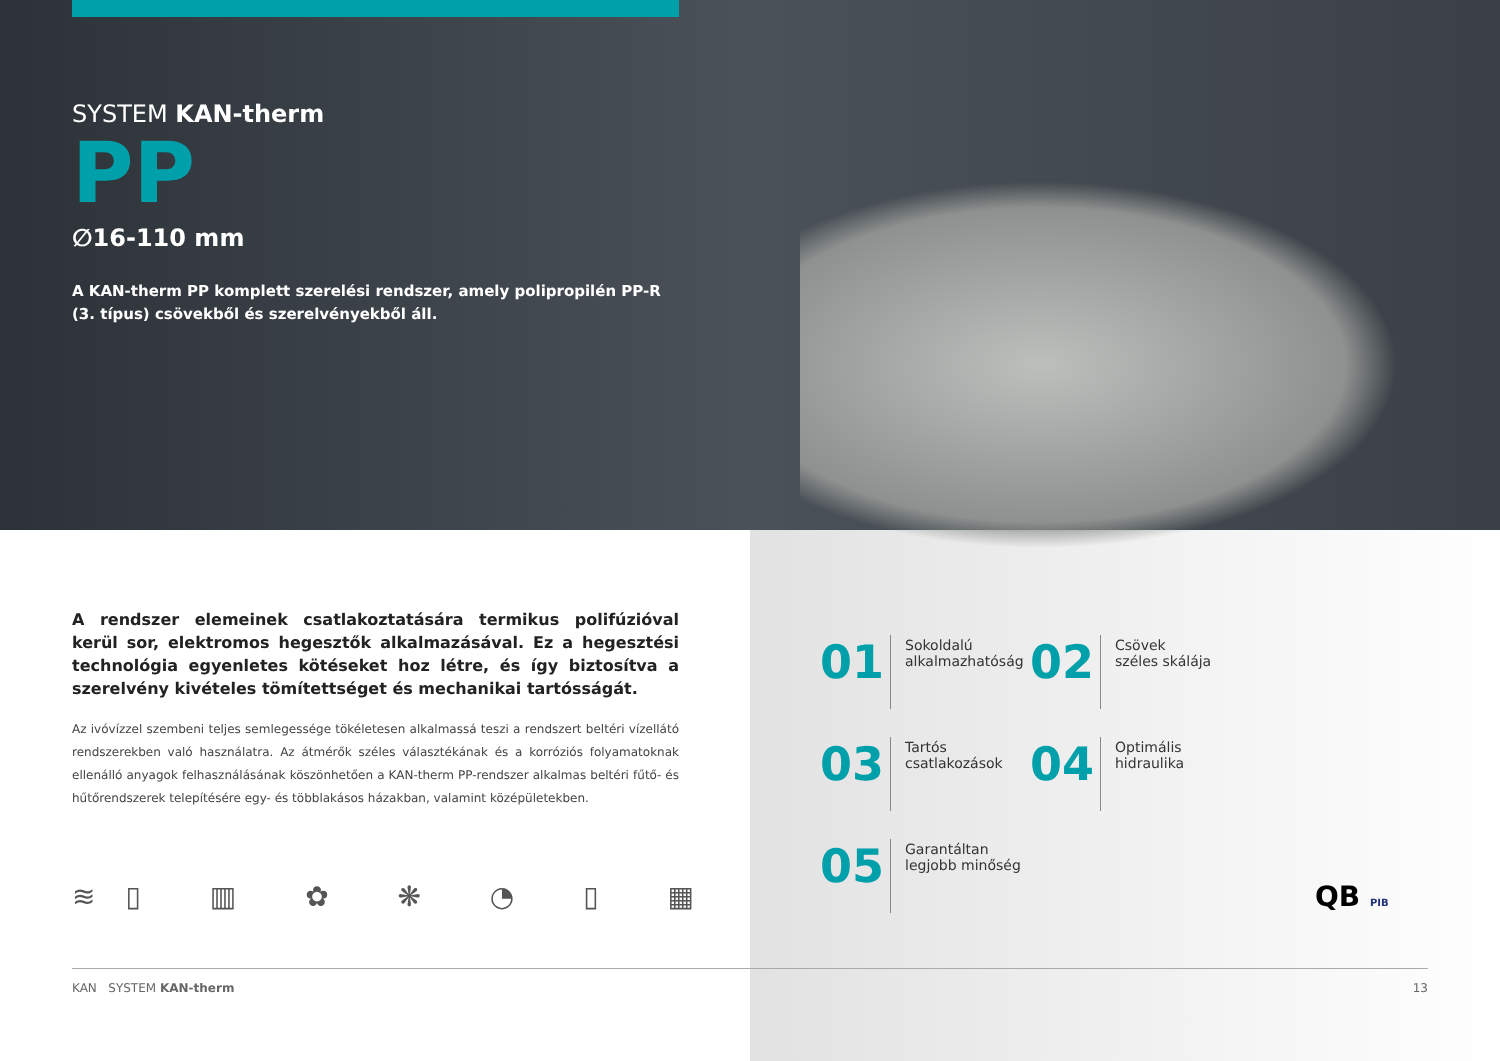SYSTEM KAN-therm
PP
∅16-110 mm
A KAN-therm PP komplett szerelési rendszer, amely polipropilén PP-R (3. típus) csövekből és szerelvényekből áll.
A rendszer elemeinek csatlakoztatására termikus polifúzióval kerül sor, elektromos hegesztők alkalmazásával. Ez a hegesztési technológia egyenletes kötéseket hoz létre, és így biztosítva a szerelvény kivételes tömítettséget és mechanikai tartósságát.
Az ivóvízzel szembeni teljes semlegessége tökéletesen alkalmassá teszi a rendszert beltéri vízellátó rendszerekben való használatra. Az átmérők széles választékának és a korróziós folyamatoknak ellenálló anyagok felhasználásának köszönhetően a KAN-therm PP-rendszer alkalmas beltéri fűtő- és hűtőrendszerek telepítésére egy- és többlakásos házakban, valamint középületekben.
01
Sokoldalú
alkalmazhatóság
02
Csövek
széles skálája
03
Tartós
csatlakozások
04
Optimális
hidraulika
05
Garantáltan
legjobb minőség
≋▯ ▥ ✿ ❋ ◔ ▯ ▦ QB PIB
KAN SYSTEM KAN-therm 13